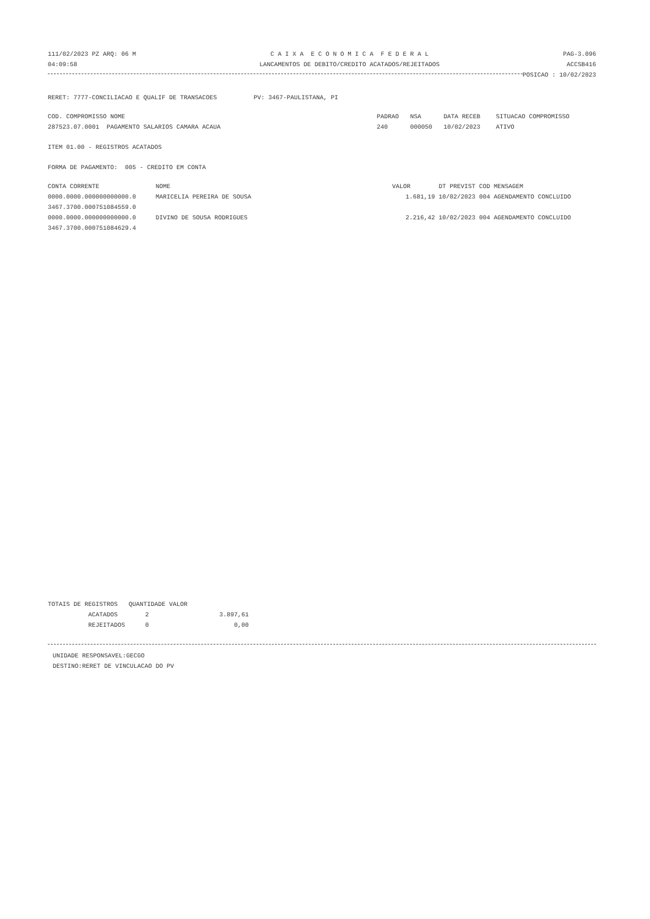111/02/2023 PZ ARQ: 06 M
04:09:58
C A I X A E C O N O M I C A F E D E R A L
LANCAMENTOS DE DEBITO/CREDITO ACATADOS/REJEITADOS
PAG-3.096
ACCSB416
POSICAO : 10/02/2023
RERET: 7777-CONCILIACAO E QUALIF DE TRANSACOES PV: 3467-PAULISTANA, PI
| COD. COMPROMISSO NOME | PADRAO | NSA | DATA RECEB | SITUACAO COMPROMISSO |
| --- | --- | --- | --- | --- |
| 287523.07.0001 PAGAMENTO SALARIOS CAMARA ACAUA | 240 | 000050 | 10/02/2023 | ATIVO |
ITEM 01.00 - REGISTROS ACATADOS
FORMA DE PAGAMENTO: 005 - CREDITO EM CONTA
| CONTA CORRENTE | NOME | VALOR | DT PREVIST COD MENSAGEM |
| --- | --- | --- | --- |
| 0000.0000.000000000000.0 | MARICELIA PEREIRA DE SOUSA | 1.681,19 | 10/02/2023 004 AGENDAMENTO CONCLUIDO |
| 3467.3700.000751084559.0 | | | |
| 0000.0000.000000000000.0 | DIVINO DE SOUSA RODRIGUES | 2.216,42 | 10/02/2023 004 AGENDAMENTO CONCLUIDO |
| 3467.3700.000751084629.4 | | | |
| TOTAIS DE REGISTROS | QUANTIDADE | VALOR |
| --- | --- | --- |
| ACATADOS | 2 | 3.897,61 |
| REJEITADOS | 0 | 0,00 |
UNIDADE RESPONSAVEL:GECGO
DESTINO:RERET DE VINCULACAO DO PV